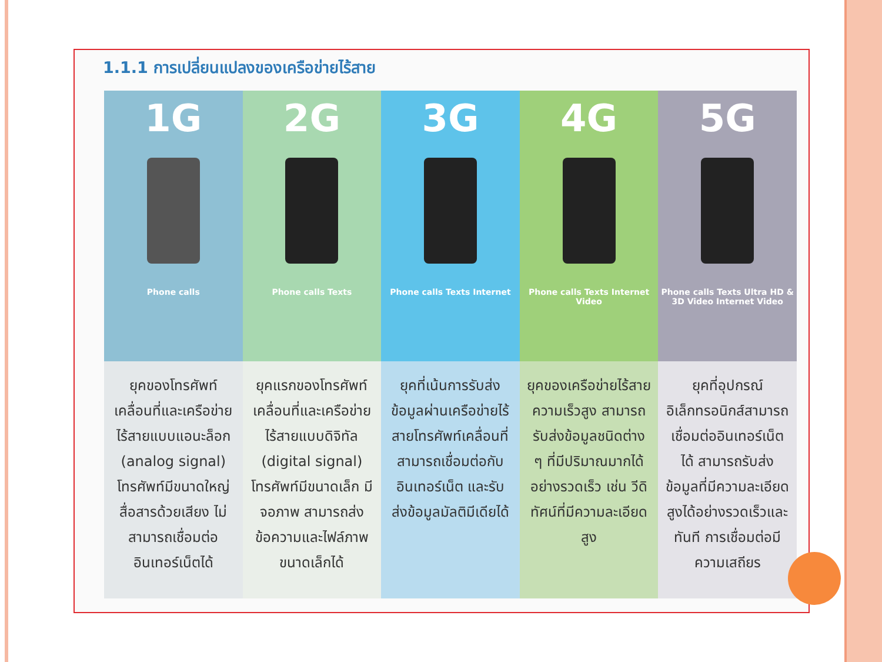1.1.1 การเปลี่ยนแปลงของเครือข่ายไร้สาย
1G
Phone calls
ยุคของโทรศัพท์เคลื่อนที่และเครือข่ายไร้สายแบบแอนะล็อก (analog signal) โทรศัพท์มีขนาดใหญ่ สื่อสารด้วยเสียง ไม่สามารถเชื่อมต่ออินเทอร์เน็ตได้
2G
Phone calls Texts
ยุคแรกของโทรศัพท์เคลื่อนที่และเครือข่ายไร้สายแบบดิจิทัล (digital signal) โทรศัพท์มีขนาดเล็ก มีจอภาพ สามารถส่งข้อความและไฟล์ภาพขนาดเล็กได้
3G
Phone calls Texts Internet
ยุคที่เน้นการรับส่งข้อมูลผ่านเครือข่ายไร้สายโทรศัพท์เคลื่อนที่สามารถเชื่อมต่อกับอินเทอร์เน็ต และรับส่งข้อมูลมัลติมีเดียได้
4G
Phone calls Texts Internet Video
ยุคของเครือข่ายไร้สายความเร็วสูง สามารถรับส่งข้อมูลชนิดต่าง ๆ ที่มีปริมาณมากได้อย่างรวดเร็ว เช่น วีดิทัศน์ที่มีความละเอียดสูง
5G
Phone calls Texts Ultra HD & 3D Video Internet Video
ยุคที่อุปกรณ์อิเล็กทรอนิกส์สามารถเชื่อมต่ออินเทอร์เน็ตได้ สามารถรับส่งข้อมูลที่มีความละเอียดสูงได้อย่างรวดเร็วและทันที การเชื่อมต่อมีความเสถียร